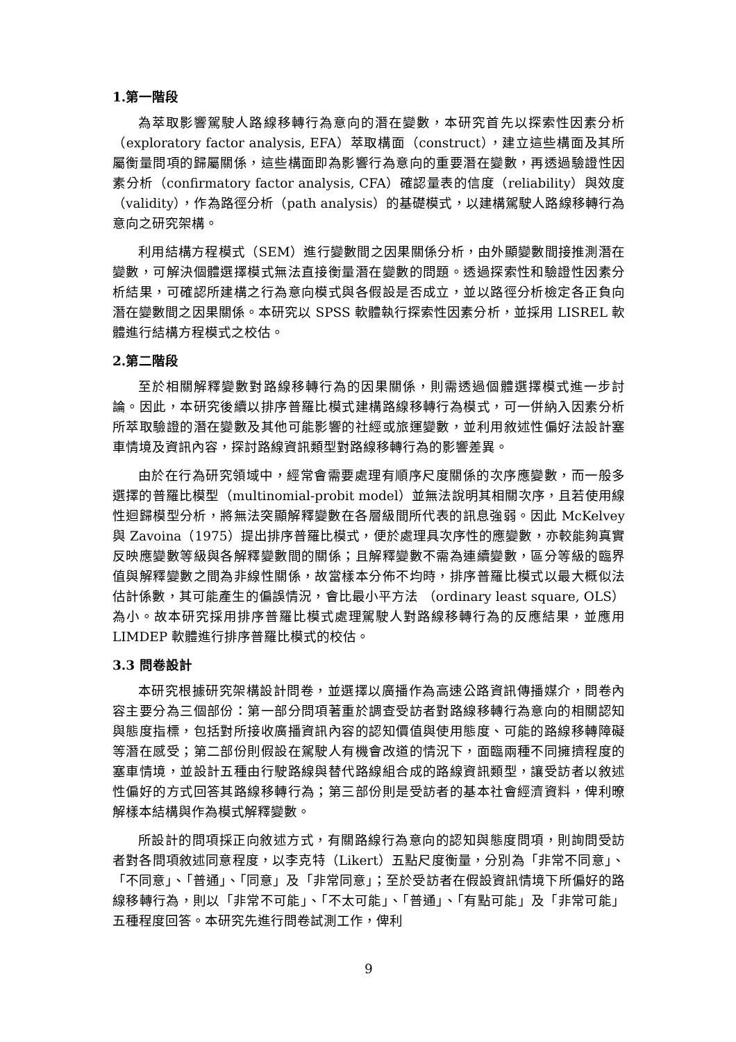1.第一階段
為萃取影響駕駛人路線移轉行為意向的潛在變數，本研究首先以探索性因素分析（exploratory factor analysis, EFA）萃取構面（construct），建立這些構面及其所屬衡量問項的歸屬關係，這些構面即為影響行為意向的重要潛在變數，再透過驗證性因素分析（confirmatory factor analysis, CFA）確認量表的信度（reliability）與效度（validity），作為路徑分析（path analysis）的基礎模式，以建構駕駛人路線移轉行為意向之研究架構。
利用結構方程模式（SEM）進行變數間之因果關係分析，由外顯變數間接推測潛在變數，可解決個體選擇模式無法直接衡量潛在變數的問題。透過探索性和驗證性因素分析結果，可確認所建構之行為意向模式與各假設是否成立，並以路徑分析檢定各正負向潛在變數間之因果關係。本研究以 SPSS 軟體執行探索性因素分析，並採用 LISREL 軟體進行結構方程模式之校估。
2.第二階段
至於相關解釋變數對路線移轉行為的因果關係，則需透過個體選擇模式進一步討論。因此，本研究後續以排序普羅比模式建構路線移轉行為模式，可一併納入因素分析所萃取驗證的潛在變數及其他可能影響的社經或旅運變數，並利用敘述性偏好法設計塞車情境及資訊內容，探討路線資訊類型對路線移轉行為的影響差異。
由於在行為研究領域中，經常會需要處理有順序尺度關係的次序應變數，而一般多選擇的普羅比模型（multinomial-probit model）並無法說明其相關次序，且若使用線性迴歸模型分析，將無法突顯解釋變數在各層級間所代表的訊息強弱。因此 McKelvey 與 Zavoina（1975）提出排序普羅比模式，便於處理具次序性的應變數，亦較能夠真實反映應變數等級與各解釋變數間的關係；且解釋變數不需為連續變數，區分等級的臨界值與解釋變數之間為非線性關係，故當樣本分佈不均時，排序普羅比模式以最大概似法估計係數，其可能產生的偏誤情況，會比最小平方法 （ordinary least square, OLS）為小。故本研究採用排序普羅比模式處理駕駛人對路線移轉行為的反應結果，並應用 LIMDEP 軟體進行排序普羅比模式的校估。
3.3 問卷設計
本研究根據研究架構設計問卷，並選擇以廣播作為高速公路資訊傳播媒介，問卷內容主要分為三個部份：第一部分問項著重於調查受訪者對路線移轉行為意向的相關認知與態度指標，包括對所接收廣播資訊內容的認知價值與使用態度、可能的路線移轉障礙等潛在感受；第二部份則假設在駕駛人有機會改道的情況下，面臨兩種不同擁擠程度的塞車情境，並設計五種由行駛路線與替代路線組合成的路線資訊類型，讓受訪者以敘述性偏好的方式回答其路線移轉行為；第三部份則是受訪者的基本社會經濟資料，俾利暸解樣本結構與作為模式解釋變數。
所設計的問項採正向敘述方式，有關路線行為意向的認知與態度問項，則詢問受訪者對各問項敘述同意程度，以李克特（Likert）五點尺度衡量，分別為「非常不同意」、「不同意」、「普通」、「同意」及「非常同意」；至於受訪者在假設資訊情境下所偏好的路線移轉行為，則以「非常不可能」、「不太可能」、「普通」、「有點可能」及「非常可能」五種程度回答。本研究先進行問卷試測工作，俾利
9